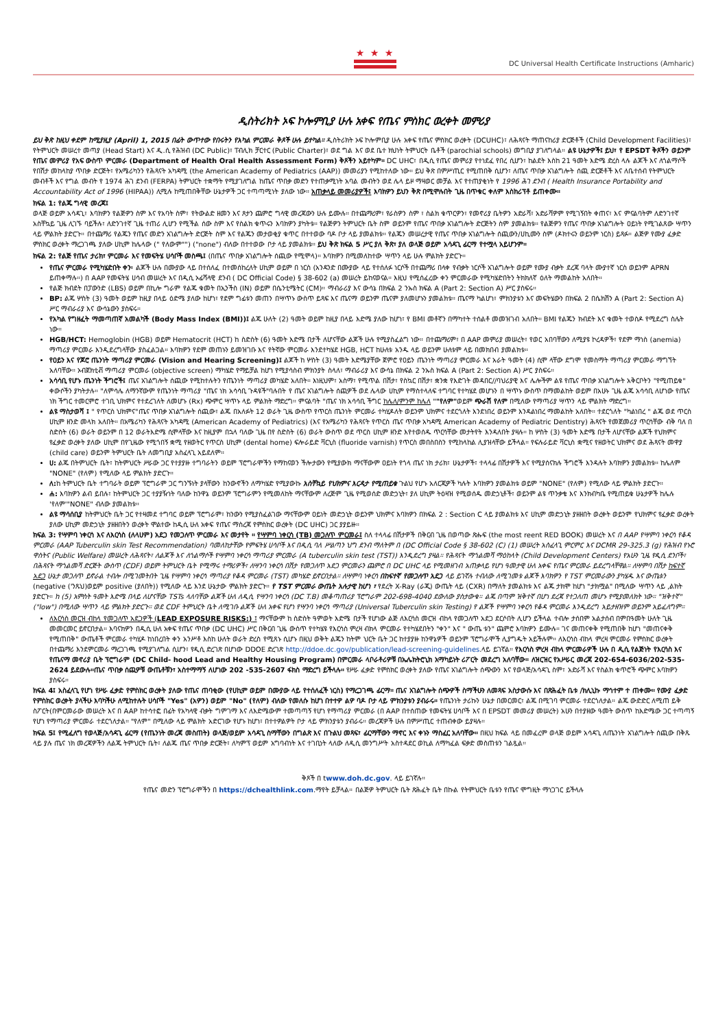★ ★ ★
DC Universal Health Certificate Instructions (Amharic)
ዲስትሪክት ኦፍ ኮሎምቢያ ሁሉ አቀፍ የጤና ምስክር ወረቀት መምሪያ
ይህ ቅጽ ከዚህ ቀደም ከሚያዚያ (April) 1, 2015 በፊት ውጥተው የበሩትን የአካል ምርመራ ቅጾች ሁሉ ይተካል። ዲስትሪክት ኦፍ ኮሎምቢያ ሁሉ አቀፍ የጤና ምስክር ወረቀት (DCUHC)፣ ለሕጻናት ማጠናከሪያ ድርጅቶች (Child Development Facilities)፣ የትምህርት መሠረተ መጣያ (Head Start) እና ዲ.ሲ የሕዝብ (DC Public)፣ ፐብሊክ ቻርተር (Public Charter)፣ ወደ ግል እና ወደ ቤተ ክህነት ትምህርት ቤቶች (parochial schools) መግቢያ ያገለግላል። ልዩ ሁኔታዎች፤ ይህ፣ የ EPSDT ቅጾችን ወይንም የጤና መምሪያ የአፍ ውስጥ ምርመራ (Department of Health Oral Health Assessment Form) ቅጾችን አይተካም። DC UHC፣ በዲሲ የጤና መምሪያ የተነደፈ የበረ ሲሆን፣ ከልደት እስከ 21 ዓመት እድሜ ድረስ ላሉ ልጆች እና ለጎልማሶች የበሽታ መከላከያ ጥበቃ ድርጅት፣ የአሜሪካንን የሕጻናት አካዳሚ (the American Academy of Pediatrics (AAP)) መመሪያን የሚከተለው ነው። ይህ ቅጽ በምሥጢር የሚጠበቅ ሲሆን፣ ለጤና ጥበቃ አገልግሎት ሰጪ ድርጅቶች እና ለቤተሰብ የትምህርት መብቶች እና የግል መብት የ 1974 ሕገ ደንብ (FERPA) ትምህርት ተቋማት የሚያገለግል ከጤና ጥበቃ መድን የተጠቃሚነት አባል መብትን ወደ ሌላ ይዞ ማዛወር መቻል እና የተጠያቂነት የ 1996 ሕገ ደንብ ( Health Insurance Portability and Accountability Act of 1996 (HIPAA)) ሊሚሉ ከሚጠበቅቸው ሁኔታዎች ጋር ተጣጣሚነት ያለው ነው። አጠቃላይ መመሪያዎች፤ እባክዎን ይህን ቅጽ በሚሞሉበት ጊዜ በጥቁር ቀለም እስክሪፕቶ ይጠቀሙ።
ክፍል 1: የልጁ ግላዊ መረጃ፤
ወላጅ ወይም አሳዳጊ፣ እባክዎን የልጅዎን ስም እና የአባት ስም፣ የትውልድ ዘመን እና ጾታን ጨምሮ ግላዊ መረጃውን ሁሉ ይሙሉ። በተጨማሪም፣ የራስዎን ስም ፣ ስልክ ቁጥርዎን፣ የመኖሪያ ቤትዎን አድራሻ፣ አድራሻዎም የሚገኝበት ቀጠና፣ እና ምናልባትም ለድንገተኛ አስቸኳይ ጊዜ ሊገኙ ባይችሉ፣ ለድንገተኛ ጊዜ ተጠሪ ሊሆን የሚችል ሰው ስም እና የስልክ ቁጥሩን እባክዎን ያካትቱ። የልጅዎን ትምህርት ቤት ስም ወይንም የጤና ጥበቃ አገልግሎት ድርጅትን ስም ያመልክቱ። የልጅዎን የጤና ጥበቃ አገልግሎት ዐይነት የሚገልጸው ሣጥን ላይ ምልክት ያድርጉ። በተጨማሪ የልጁን የጤና መድን አገልግሎት ድርጅት ስም እና የልጁን መታወቂያ ቁጥር በተተወው ባዶ ቦታ ላይ ያመልክቱ። የልጁን መሠረታዊ የጤና ጥበቃ አገልግሎት ሰጪውን/ሀኪሙን ስም (ዶክተሩን ወይንም ነርስ) ይጻፉ። ልጅዎ የሙያ ፈቃድ ምስክር ወረቀት ማረጋገጫ ያለው ሀኪም ከሌላው (" የለውም"") ("none") ብለው በተተወው ቦታ ላይ ያመልክቱ። ይህ ቅጽ ክፍል 5 ሥር ያለ ቅጽ፣ ያለ ወላጅ ወይም አሳዳጊ ፊርማ የተሟላ አይሆንም።
ክፍል 2: የልጅ የጤና ታሪክ፣ ምርመራ እና የመፍትሄ ሀሳቦች መስጫ፤ (በጤና ጥበቃ አገልግሎት ሰጪው የሚሞላ)። እባክዎን በሚመለከተው ሣጥን ላይ ሁሉ ምልክት ያድርጉ።
የጤና ምርመራ የሚካሄድበት ቀን፡ ልጆች ሁሉ በሙያው ላይ በተሰለፈ በተመሰከረለት ሀኪም ወይም በ ነርስ (አንዳንድ በሙያው ላይ የተሰለፉ ነርሶች በተጨማሪ በላቀ የብቃት ነርሶች አገልግሎት ወይም የሙያ ብቃት ደረጃ ባላት ሙያተኛ ነርስ ወይንም APRN ይጠቀማሉ።) በ AAP የመፍትሄ ሀሳብ መሠረት እና በዲሲ ኦፊሻላዊ ደንብ ( DC Official Code) § 38-602 (a) መሠረት ይከናወናል። እዚህ የሚሰፈረው ቀን ምርመራው የሚካሄድበትን ትክክለኛ ዕለት ማመልከት አለበት።
የልጅ ክብደት በፓውንድ (LBS) ወይም በኪሎ ግራም የልጁ ቁመት በኢንችስ (IN) ወይም በሴንቲሜትር (CM)። ማብራሪያ እና ውሳኔ በክፍል 2 ንኡስ ክፍል A (Part 2: Section A) ሥር ያስፍሩ።
BP: ልጁ ሦስት (3) ዓመት ወይም ከዚያ በላይ ዕድሜ ያለው ከሆነ፣ የደም ግፊቱን መጠን በሣጥኑ ውስጥ ይጻፍ እና ጤናማ ወይንም ጤናም ያለመሆኑን ያመልክቱ። ጤናማ ካልሆነ፣ ምክንያቱን እና መፍትሄውን በክፍል 2 በሴክሽን A (Part 2: Section A) ሥር ማብራሪያ እና ውሳኔውን ያስፍሩ።
የአካል የግዘፈት ማመጣጠኛ አመልካች (Body Mass Index (BMI))፤ ልጁ ሁለት (2) ዓመት ወይም ከዚያ በላይ እድሜ ያለው ከሆነ፣ የ BMI መቶኛን በማካተት ተሰልቶ መመዝገብ አለበት። BMI የልጁን ክብደት እና ቁመት ተወስዶ የሚደረግ ስሌት ነው።
HGB/HCT: Hemoglobin (HGB) ወይም Hematocrit (HCT) ከ ስድስት (6) ዓመት እድሜ በታች ለሆናቸው ልጆች ሁሉ የሚያስፈልግ ነው። በተጨማሪም፣ በ AAP መምሪያ መሠረት፣ የወር አበባቸውን ለሚያዩ ኮረዳዎች፣ የደም ማነስ (anemia) ማጣሪያ ምርመራ እንዲደረግላቸው ያስፈልጋል። እባክዎን የደም መጠኑን ይመዝገቡ እና የትኛው ምርመራ እንደተካሄደ HGB, HCT ከሁለቱ አንዱ ላይ ወይንም ሁለቱም ላይ በመክበብ ያመልክቱ።
የዐይን እና የጆሮ ጤንነት ማጣሪያ ምርመራ (Vision and Hearing Screening)፤ ልጆች ከ ሦስት (3) ዓመት እድሜያቸው ጀምሮ የዐይን ጤንነት ማጣሪያ ምርመራ እና አራት ዓመት (4) ሲሞ ላቸው ደግሞ የመስማት ማጣሪያ ምርመራ ማግኘት አለባቸው። ኦብጀክቲቭ ማጣሪያ ምርመራ (objective screen) ማካሄድ የማይቻል ከሆነ የሚያሳስብ ምክንያት ስላለ፣ ማብራሪያ እና ውሳኔ በክፍል 2 ንኡስ ክፍል A (Part 2: Section A) ሥር ያስፍሩ።
አሳሳቢ የሆኑ ጤንነት ችግሮች፤ ጤና አገልግሎት ሰጪው የሚከተሉትን የጤንነት ማጣሪያ መካሄድ አለበት። እነዚህም፣ አስማ፣ የሚጥል በሽታ፣ የስኳር በሽታ፣ ቋንቋ የእድገት መዳበር//ባህሪያዊ እና ሌሎችም ልዩ የጤና ጥበቃ አገልግሎት አቅርቦትን "የሚጠይቁ" ቀውሶችን ያካትታሉ። "ለምሳሌ ለማንኛውም የጤንነት ማጣሪያ "ጤና ነክ አሳሳቢ ጉዳዩች"ባሉበት የ ጤና አገልግሎት ሰጪዎች ወደ ሌላው ሀኪም የማስተላለፍ ተግባር የተካሄደ መሆኑን በ ሣጥኑ ውስጥ በማመልከት ወይም በአሁኑ ጊዜ ልጁ አሳሳቢ ለሆነው የጤና ነክ ችግር ተመርምሮ ተገቢ ህክምና የተደረገለት ለመሆኑ (Rx) ጭምር ሣጥኑ ላይ ምልክት ማድረግ። ምናልባት "ጤና ነክ አሳሳቢ ችግር ከሌለ/ምንም ከሌለ ""የለም"ወይም ጭራሽ የለም በሚለው የማጣሪያ ሣጥን ላይ ምልክት ማድረግ።
ልዩ ማስታወሻ ፤ " የጥርስ ህክምና"ጤና ጥበቃ አገልግሎት ሰጪው፣ ልጁ በአለፉት 12 ወራት ጊዜ ውስጥ የጥርስ ጤንነት ምርመራ ተካሂዶለት ወይንም ህክምና ተደርጎለት እንደነበረ ወይንም እንዳልነበረ ማመልከት አለበት። ተደርጎለት "ካልነበረ " ልጁ ወደ ጥርስ ሀኪም ዘንድ መላክ አለበት። በአሜሪካን የሕጻናት አካዳሚ (American Academy of Pediatrics) (እና የአሜሪካን የሕጻናት የጥርስ ጤና ጥበቃ አካዳሚ American Academy of Pediatric Dentistry) ሕጻናት የመጀመሪያ ጥርሳቸው ብቅ ባለ በ ስድስት (6) ወራት ወይንም በ 12 ወራትእድሜ ሲሞላቸው እና ከዚያም በኋላ ባለው ጊዜ በየ ስድስት (6) ወራት ውስጥ ወደ ጥርስ ሀኪም ዘንድ እየተወሰዱ ጥርሳቸው መታትየት እንዳለበት ያዛሉ። ከ ሦስት (3) ዓመት እድሜ በታች ለሆናቸው ልጆች የህክምና የፈቃድ ወረቀት ያለው ሀኪም በየጊዜው የሚጎበኝ ቋሚ የዘወትር የጥርስ ሀኪም (dental home) ፍሎራይድ ቫርኒስ (fluoride varnish) የጥርስ መበስበስን የሚከላከል ሊያዝላቸው ይችላል። የፍሉራይድ ቫርኒስ ቋሚና የዘወትር ህክምና ወደ ሕጻናት መዋያ (child care) ወይንም ትምህርት ቤት ለመግቢያ አስፈላጊ አይደለም።
ሀ: ልጁ በትምህርት ቤት፣ ከትምህርት ሥራው ጋር የተያያዙ ተግባራትን ወይም ፕሮግራሞችን የማከናወን ችሎታውን የሚያውክ ማናቸውም ዐይነት የጎላ ጤና ነክ ታሪክ፣ ሁኔታዎች፣ ተላላፊ በሽታዎች እና የሚያሰናክሉ ችግሮች እንዳሉት እባክዎን ያመልክቱ። ከሌለም "NONE" (የለም) የሚለው ላይ ምልክት ያድርጉ።
ለ: ከ ትምህርት ቤት ተግባራት ወይም ፕሮግራም ጋር ግንኙነት ያላቸውን ከንውኖችን ለማካሄድ የሚያውኩ አስቸኳይ የህክምና እርዳታ የሚጠይቁ ጉልህ የሆኑ አለርጂዎች ካሉት እባክዎን ያመልክቱ ወይም "NONE" (የለም) የሚለው ላይ ምልክት ያድርጉ።
ሐ: እባክዎን ልብ ይበሉ፣ ከትምህርት ጋር ተያያዥነት ባለው ከንዋኔ ወይንም ፕሮግራምን የሚመለከት ማናቸውም ለረጅም ጊዜ የሚወሰድ መድኃኒት፣ ያለ ሀኪም ትዕዛዝ የሚወሰዱ መድኃኒቶች፣ ወይንም ልዩ ጥንቃቄ እና እንክብካቤ የሚጠይቁ ሁኔታዎች ከሌሉ 'የለም'"NONE" ብለው ያመልክቱ።
ልዩ ማሳሰቢያ ከትምህርት ቤት ጋር የተዛመደ ተግባር ወይም ፕሮግራም፣ ከንውን የሚያስፈልገው ማናቸውም ዐይነት መድኃኒት ወይንም ህክምና እባክዎን በክፍል 2 : Section C ላይ ያመልክቱ እና ሀኪም መድኃኒት ያዘዘበት ወረቀት ወይንም የህክምና የፈቃድ ወረቀት ያለው ሀኪም መድኃኒት ያዘዘበትን ወረቀት ሞልተው ከዲሲ ሁለ አቀፍ የጤና ማስረጃ የምስክር ወረቀት (DC UHC) ጋር ያያይዙ።
ክፍል 3: የሣምባ ነቀርሳ እና ለእርሳስ (ለላሀም) አደጋ የመጋለጥ ምርመራ እና መታየት ። የሣምባ ነቀርሳ (TB) መጋለጥ ምርመራ፤ ስለ ተላላፊ በሽታዎች በቅርብ ጊዜ በወጣው ጽሑፍ (the most reent RED BOOK) መሠረት እና በ AAP የሣምባ ነቀርሳ የቆዳ ምርመራ (AAP Tuberculin skin Test Recommendation) ባመለከታቸው የምፍትሄ ሀሳቦች እና በዲሲ ባለ ሥልጣን ህግ ደንብ ማለትም በ (DC Official Code § 38-602 (C) (1) መሠረት አስፈላጊ ምርምር እና DCMR 29-325.3 (g) የሕዝብ የኑሮ ዋስትና (Public Welfare) መሠረት ለሕጻናት፣ ለልጆች እና ለጎልማሶች የሣምባ ነቀርሳ ማጣሪያ ምርመራ (A tuberculin skin test (TST)) እንዲደረግ ያዛል። የሕጻናት ማጎልመሻ ማዕከላት (Child Development Centers) የአሁን ጊዜ የዲሲ ደንቦች፣ በሕጻናት ማጎልመሻ ድርጅት ውስጥ (CDF) ወይም ትምህርት ቤት የሚማሩ ተማሪዎች፣ ለሣንባ ነቀርሳ በሽታ የመጋለጥ አደጋ ምርመራን ጨምሮ በ DC UHC ላይ የሚመዘገብ አጠቃላይ የሆነ ዓመታዊ ሁለ አቀፍ የጤና ምርመራ ይደረግላቸዋል። ለሣምባ በሽታ ከፍተኛ አደጋ ሁኔታ መጋለጥ ይኖራል ተብሎ በሚገመትበት ጊዜ የሣምባ ነቀርሳ ማጣሪያ የቆዳ ምርመራ (TST) መካሄድ ይኖርበታል። ለሣምባ ነቀርሳ በከፍተኛ የመጋለጥ አደጋ ላይ ይገኛሉ ተብለው ለሚገመቱ ልጆች እባክዎን የ TST ምርመራውን ያካሄዱ እና ውጤቱን (negative ('ንጹህ)ወይም positive (ያለበት)) የሚለው ላይ እንደ ሁኔታው ምልክት ያድርጉ። የ TST ምርመራ ውጤት አሉታዊ ከሆነ ፣ የደረት X-Ray (ራጂ) ውጤት ላይ (CXR) በማለት ያመልክቱ እና ልጁ ታክሞ ከሆነ "ታክሟል" በሚለው ሣጥን ላይ ,ልክት ያድርጉ። ከ (5) አምስት ዓመት እድሜ በላይ ለሆናቸው TSTs ላለባቸው ልጆች ሁለ ለዲሲ የሣንባ ነቀርሳ (DC T.B) መቆጣጠሪያ ፕሮግራም 202-698-4040 ደውለው ያስታውቁ። ልጁ በጣም ዝቅተኛ በሆነ ደረጃ የተጋለጠ መሆኑ የሚያመለክት ነው። "ዝቅተኛ" ("low") በሚለው ሣጥን ላይ ምልክት ያድርጉ። ወደ CDF ትምህርት ቤት ለሚገቡ ልጆች ሁለ አቀፍ የሆነ የሣንባ ነቀርሳ ማጣሪያ (Universal Tuberculin skin Testing) የ ልጆች የሣምባ ነቀርሳ የቆዳ ምርመራ እንዲደረግ አይታዘዝም ወይንም አይፈለግም።
ለእርሳስ መርዝ ብከላ የመጋለጥ አደጋዎች (LEAD EXPOSURE RISKS:) ፤ ማናቸውም ከ ስድስት ዓምወት እድሜ በታች የሆነው ልጅ ለእርሳስ መርዝ ብከላ የመጋለጥ አደጋ ደርሶበት ሊሆን ይችላል ተብሎ ታሰበም አልታሰብ በምበዓመት ሁለት ጊዜ መመርመር ይኖርበታል። እባናክዎን በዲሲ ሁለ አቀፍ የጤና ጥበቃ (DC UHC) ሥር በቅርብ ጊዜ ውስጥ የተካሄዩ የእርሳስ ምረዛ ብክላ ምርመራ የተካሄደበትን "ቀን" እና " ውጤ ቱን" ጨምሮ እባክዎን ይሙሉ። ገና መጠናቀቅ የሚጠበቅ ከሆነ "መጠናቀቅ የሚጠበቅ" ውጤቶች ምርመራ ተካሂዶ ከነበረበት ቀን አንሥቶ እስከ ሁለት ወራት ድረስ የሚጸኑ ሲሆኑ በዚህ ወቅት ልጁን ከትም ህርት ቤት ጋር ከተያያዙ ከንዋኔዎች ወይንም ፕሮግራሞች ሊያግዱት አይችሉም። ለእርሳስ ብከላ ምረዛ ምርመራ የምስክር ወረቀት በተጨማሪ እንደምርመራ ማረጋገጫ የሚያገለግል ሲሆን፣ የዲሲ ድረገጽ በሆነው DDOE ድረገጽ http://ddoe.dc.gov/publication/lead-screening-guidelines.ላይ ይገኛል። የእርሳስ ምረዛ ብከላ ምርመራዎች ሁሉ በ ዲሲ የልጅነት የእርሳስ እና የጤናማ መኖሪያ ቤት ፕሮግራም (DC Child- hood Lead and Healthy Housing Program) በምርመራ ላቦራቶሪዎቹ በኤሌክትሮኒክ አማካይነት ሪፖርት መደረግ አለባቸው። ለዝርዝር የአሥራር መረጃ 202-654-6036/202-535-2624 ይደውሉ።ጤና ጥበቃ ሰጪዎቹ ውጤቶቹን፣ አስተማማኝ ለሆነው 202 -535-2607 ፋክስ ማድረግ ይችላሉ። የሥራ ፈቃድ የምስክር ወረቀት ያለው የጤና አገልግሎት ሰጭውን እና የወላጅ/አሳዳጊ ስም፣ አድራሻ እና የስልክ ቁጥሮች ጭምር እባክዎን ያስፍሩ።
ክፍል 4፤ አስፈላጊ የሆነ የሥራ ፈቃድ የምስክር ወረቀት ያለው የጤና ጠባቂው (የሀኪም ወይም በሙያው ላይ የተሰለፈች ነርስ) የማረጋገጫ ፊርማ። ጤና አገልግሎት ሰጭዎች ስማችሁን ለመጻፍ አስታውሱ እና በጽሕፈት ቤቱ /ክሊኒኩ ማኅተም ተ ጠቀሙ። የሙያ ፈቃድ የምስክር ወረቀት ያላችሁ እባካችሁ ለሚከተሉት ሀሳቦች "Yes" (አዎን) ወይም "No" (የለም) ብለው የመለሱ ከሆነ በተተዎ ልዎ ባዶ ቦታ ላይ ምክንያቱን ያብራሩ። የጤንነት ታሪኩን ሁኔታ በመርመር፣ ልጁ በሚገባ ምርመራ ተደርጎለታል። ልጁ ውድድር ለሚጠ ይቅ ስፖርት(በምርመራው መሠረት እና በ AAP ከተሳተፎ በፊት የአካላዊ ብቃት ግምገማ እና ለእድሜውም ተመጣጣኝ የሆነ የማጣሪያ ምርመራ (በ AAP በተሰጠው የመፍትሄ ሀሳቦች እና በ EPSDT መመሪያ መሠረት) አሁን በተያዘው ዓመት ውስጥ ከእድሜው ጋር ተጣጣኝ የሆነ የማጣሪያ ምርመራ ተደርጎለታል። "የለም" በሚለው ላይ ምልክት አድርገው የሆኑ ከሆነ፣ በተተዎልዎት ቦታ ላይ ምክንያቱን ያብራሩ። መረጃዎች ሁሉ በምሥጢር ተጠብቀው ይያዛሉ።
ክፍል 5፤ የሚፈለግ የወላጅ/አሳዳጊ ፊርማ (የጤንነት መረጃ መስጠት) ወላጅ/ወይም አሳዳጊ ስማቸውን በግልጽ እና በጉልህ መጻፍ፣ ፊርማቸውን ማኖር እና ቀኑን ማስፈር አለባቸው። በዚህ ክፍል ላይ በመፈረም ወላጅ ወይም አሳዳጊ ለጤንነት አገልግሎት ሰጪው በቅጹ ላይ ያሉ ጤና ነክ መረጃዎችን ለልጁ ትምህርት ቤት፣ ለልጁ ጤና ጥበቃ ድርጅት፣ ለካምፕ ወይም አግባብነት እና ተገቢነት ላለው ለዲሲ መንግሥት አስተዳደር ወኪል ለማካፈል ፍቃድ መስጠቱን ገልጿል።
ቅጾች በ twww.doh.dc.gov. ላይ ይገኛሉ።
የጤና መድን ፕሮግራሞችን በ https://dchealthlink.com.ማየት ይቻላል። በልጅዎ ትምህርት ቤት ጽሕፈት ቤት በኩል የትምህርት ቤቱን የጤና ሞግዚት ማነጋገር ይችላሉ